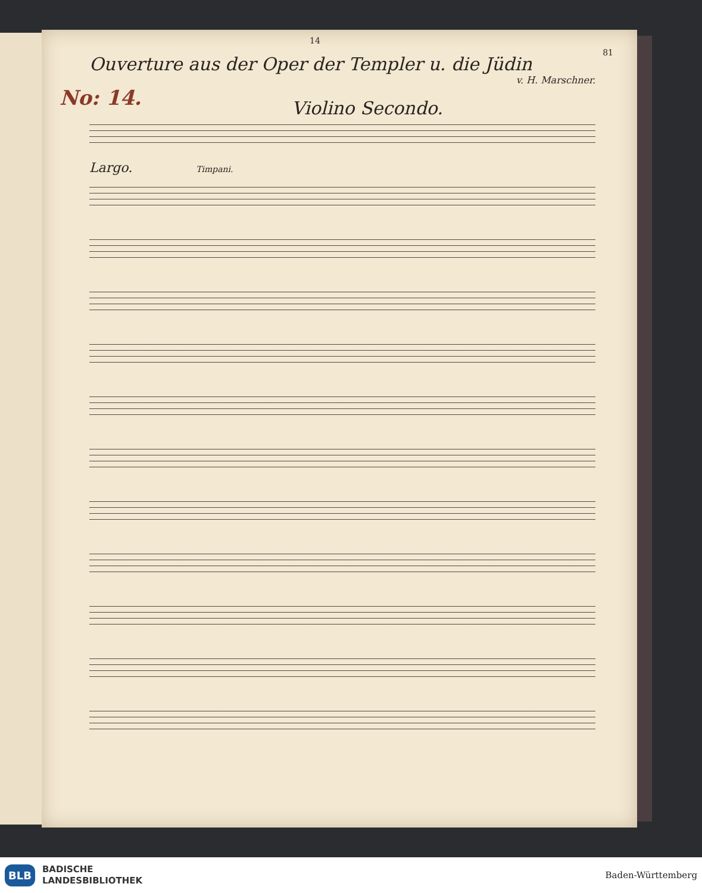14
81
Ouverture aus der Oper der Templer u. die Jüdin
v. H. Marschner.
No: 14.
Violino Secondo.
Largo. Timpani.
BLB BADISCHE
LANDESBIBLIOTHEK Baden-Württemberg